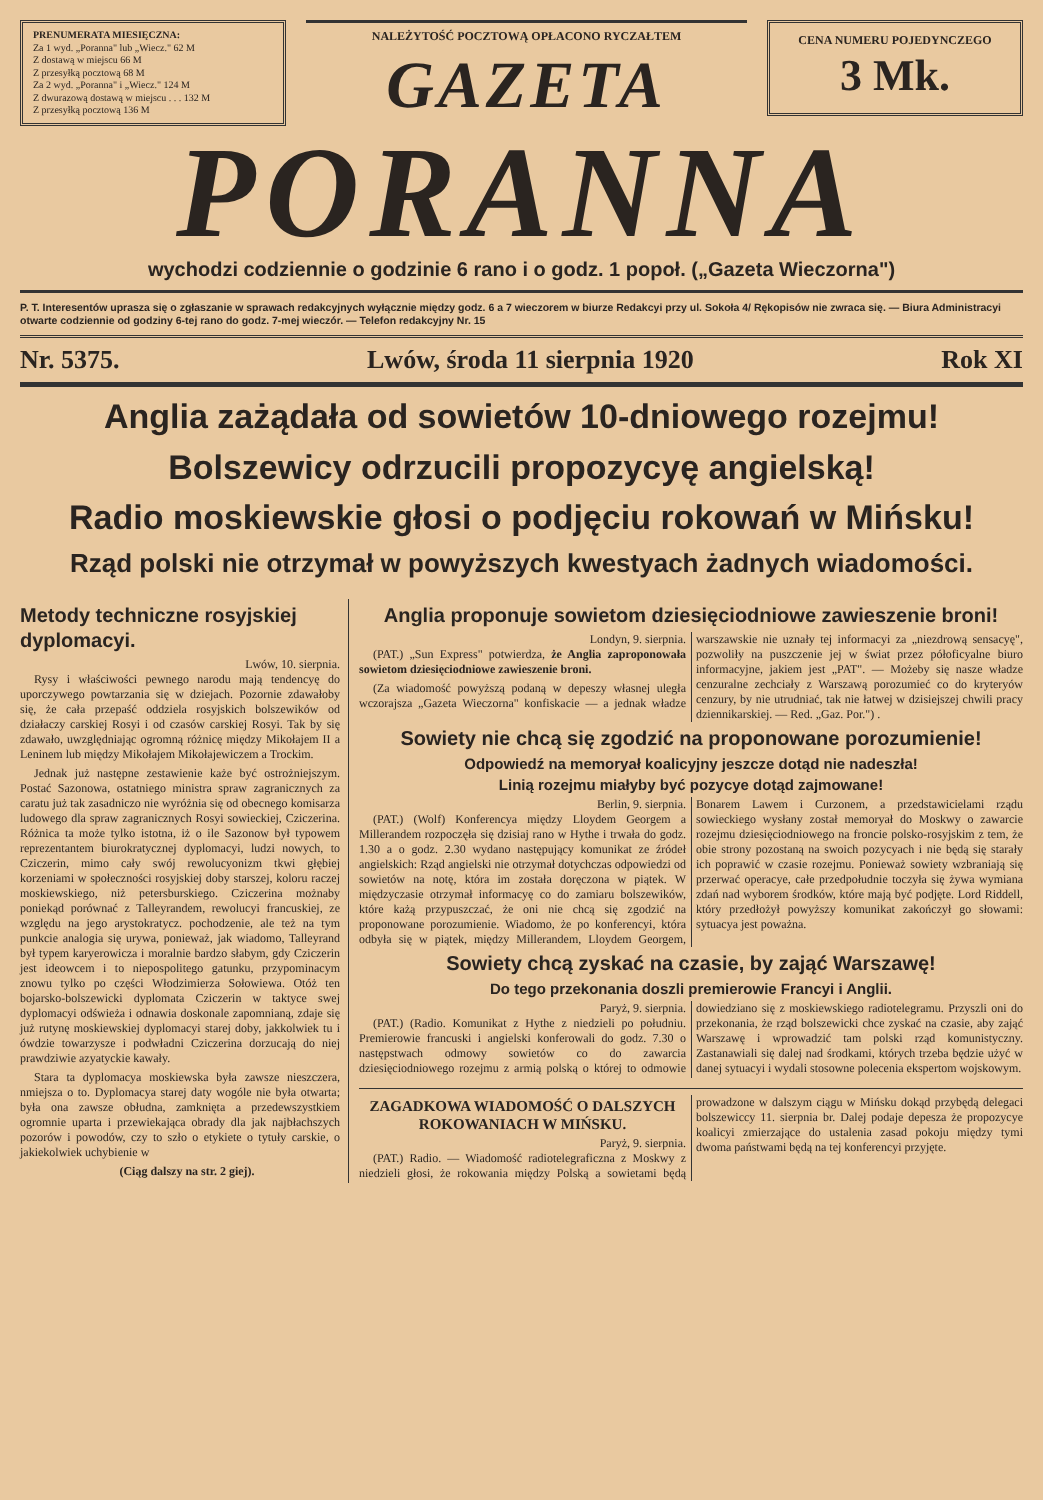PRENUMERATA MIESIĘCZNA:
Za 1 wyd. „Poranna" lub „Wiecz." 62 M
Z dostawą w miejscu 66 M
Z przesyłką pocztową 68 M
Za 2 wyd. „Poranna" i „Wiecz." 124 M
Z dwurazową dostawą w miejscu . . . 132 M
Z przesyłką pocztową 136 M
NALEŻYTOŚĆ POCZTOWĄ OPŁACONO RYCZAŁTEM
GAZETA
CENA NUMERU POJEDYNCZEGO
3 Mk.
PORANNA
wychodzi codziennie o godzinie 6 rano i o godz. 1 popoł. („Gazeta Wieczorna")
P. T. Interesentów uprasza się o zgłaszanie w sprawach redakcyjnych wyłącznie między godz. 6 a 7 wieczorem w biurze Redakcyi przy ul. Sokoła 4/ Rękopisów nie zwraca się. — Biura Administracyi otwarte codziennie od godziny 6-tej rano do godz. 7-mej wieczór. — Telefon redakcyjny Nr. 15
Nr. 5375. Lwów, środa 11 sierpnia 1920 Rok XI
Anglia zażądała od sowietów 10-dniowego rozejmu!
Bolszewicy odrzucili propozycyę angielską!
Radio moskiewskie głosi o podjęciu rokowań w Mińsku!
Rząd polski nie otrzymał w powyższych kwestyach żadnych wiadomości.
Metody techniczne rosyjskiej dyplomacyi.
Lwów, 10. sierpnia.
Rysy i właściwości pewnego narodu mają tendencyę do uporczywego powtarzania się w dziejach. Pozornie zdawałoby się, że cała przepaść oddziela rosyjskich bolszewików od działaczy carskiej Rosyi i od czasów carskiej Rosyi. Tak by się zdawało, uwzględniając ogromną różnicę między Mikołajem II a Leninem lub między Mikołajem Mikołajewiczem a Trockim.
Jednak już następne zestawienie każe być ostrożniejszym. Postać Sazonowa, ostatniego ministra spraw zagranicznych za caratu już tak zasadniczo nie wyróżnia się od obecnego komisarza ludowego dla spraw zagranicznych Rosyi sowieckiej, Cziczerina. Różnica ta może tylko istotna, iż o ile Sazonow był typowem reprezentantem biurokratycznej dyplomacyi, ludzi nowych, to Cziczerin, mimo cały swój rewolucyonizm tkwi głębiej korzeniami w społeczności rosyjskiej doby starszej, koloru raczej moskiewskiego, niż petersburskiego. Cziczerina możnaby poniekąd porównać z Talleyrandem, rewolucyi francuskiej, ze względu na jego arystokratycz. pochodzenie, ale też na tym punkcie analogia się urywa, ponieważ, jak wiadomo, Talleyrand był typem karyerowicza i moralnie bardzo słabym, gdy Cziczerin jest ideowcem i to niepospolitego gatunku, przypominacym znowu tylko po części Włodzimierza Sołowiewa. Otóż ten bojarsko-bolszewicki dyplomata Cziczerin w taktyce swej dyplomacyi odświeża i odnawia doskonale zapomnianą, zdaje się już rutynę moskiewskiej dyplomacyi starej doby, jakkolwiek tu i ówdzie towarzysze i podwładni Cziczerina dorzucają do niej prawdziwie azyatyckie kawały.
Stara ta dyplomacya moskiewska była zawsze nieszczera, nmiejsza o to. Dyplomacya starej daty wogóle nie była otwarta; była ona zawsze obłudna, zamknięta a przedewszystkiem ogromnie uparta i przewiekająca obrady dla jak najbłachszych pozorów i powodów, czy to szło o etykiete o tytuły carskie, o jakiekolwiek uchybienie w
(Ciąg dalszy na str. 2 giej).
Anglia proponuje sowietom dziesięciodniowe zawieszenie broni!
Londyn, 9. sierpnia.
(PAT.) „Sun Express" potwierdza, że Anglia zaproponowała sowietom dziesięciodniowe zawieszenie broni.
(Za wiadomość powyższą podaną w depeszy własnej uległa wczorajsza „Gazeta Wieczorna" konfiskacie — a jednak władze warszawskie nie uznały tej informacyi za „niezdrową sensacyę", pozwoliły na puszczenie jej w świat przez półoficyalne biuro informacyjne, jakiem jest „PAT". — Możeby się nasze władze cenzuralne zechciały z Warszawą porozumieć co do kryteryów cenzury, by nie utrudniać, tak nie łatwej w dzisiejszej chwili pracy dziennikarskiej. — Red. „Gaz. Por.") .
Sowiety nie chcą się zgodzić na proponowane porozumienie!
Odpowiedź na memoryał koalicyjny jeszcze dotąd nie nadeszła!
Linią rozejmu miałyby być pozycye dotąd zajmowane!
Berlin, 9. sierpnia.
(PAT.) (Wolf) Konferencya między Lloydem Georgem a Millerandem rozpoczęła się dzisiaj rano w Hythe i trwała do godz. 1.30 a o godz. 2.30 wydano następujący komunikat ze źródeł angielskich: Rząd angielski nie otrzymał dotychczas odpowiedzi od sowietów na notę, która im została doręczona w piątek. W międzyczasie otrzymał informacyę co do zamiaru bolszewików, które każą przypuszczać, że oni nie chcą się zgodzić na proponowane porozumienie. Wiadomo, że po konferencyi, która odbyła się w piątek, między Millerandem, Lloydem Georgem, Bonarem Lawem i Curzonem, a przedstawicielami rządu sowieckiego wysłany został memoryał do Moskwy o zawarcie rozejmu dziesięciodniowego na froncie polsko-rosyjskim z tem, że obie strony pozostaną na swoich pozycyach i nie będą się starały ich poprawić w czasie rozejmu. Ponieważ sowiety wzbraniają się przerwać operacye, całe przedpołudnie toczyła się żywa wymiana zdań nad wyborem środków, które mają być podjęte. Lord Riddell, który przedłożył powyższy komunikat zakończył go słowami: sytuacya jest poważna.
Sowiety chcą zyskać na czasie, by zająć Warszawę!
Do tego przekonania doszli premierowie Francyi i Anglii.
Paryż, 9. sierpnia.
(PAT.) (Radio. Komunikat z Hythe z niedzieli po południu. Premierowie francuski i angielski konferowali do godz. 7.30 o następstwach odmowy sowietów co do zawarcia dziesięciodniowego rozejmu z armią polską o której to odmowie dowiedziano się z moskiewskiego radiotelegramu. Przyszli oni do przekonania, że rząd bolszewicki chce zyskać na czasie, aby zająć Warszawę i wprowadzić tam polski rząd komunistyczny. Zastanawiali się dalej nad środkami, których trzeba będzie użyć w danej sytuacyi i wydali stosowne polecenia ekspertom wojskowym.
ZAGADKOWA WIADOMOŚĆ O DALSZYCH ROKOWANIACH W MIŃSKU.
Paryż, 9. sierpnia.
(PAT.) Radio. — Wiadomość radiotelegraficzna z Moskwy z niedzieli głosi, że rokowania między Polską a sowietami będą prowadzone w dalszym ciągu w Mińsku dokąd przybędą delegaci bolszewiccy 11. sierpnia br. Dalej podaje depesza że propozycye koalicyi zmierzające do ustalenia zasad pokoju między tymi dwoma państwami będą na tej konferencyi przyjęte.